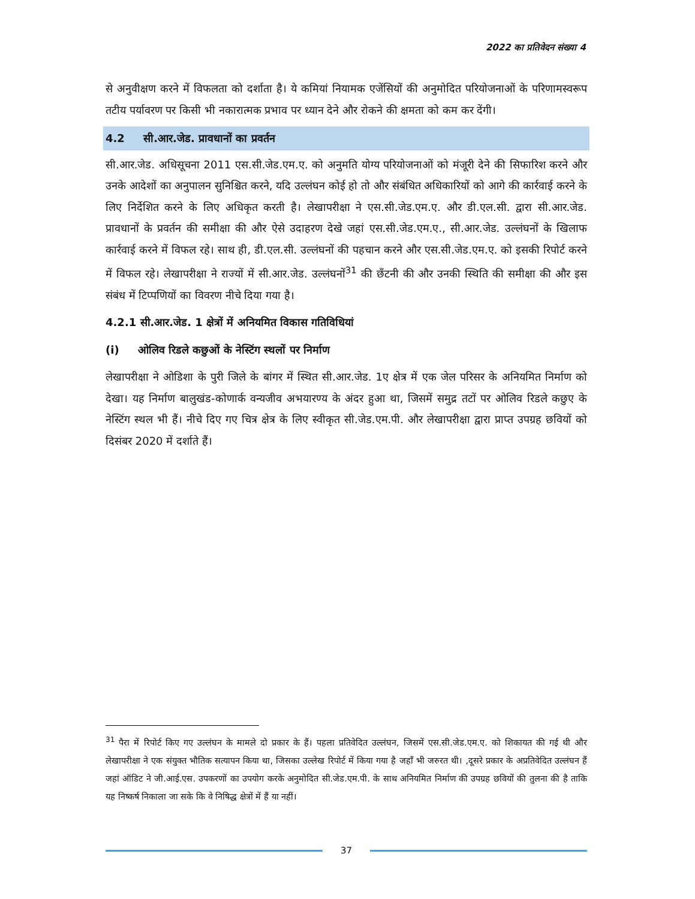2022 का प्रतिवेदन संख्या 4
से अनुवीक्षण करने में विफलता को दर्शाता है। ये कमियां नियामक एजेंसियों की अनुमोदित परियोजनाओं के परिणामस्वरूप तटीय पर्यावरण पर किसी भी नकारात्मक प्रभाव पर ध्यान देने और रोकने की क्षमता को कम कर देंगी।
4.2 सी.आर.जेड. प्रावधानों का प्रवर्तन
सी.आर.जेड. अधिसूचना 2011 एस.सी.जेड.एम.ए. को अनुमति योग्य परियोजनाओं को मंजूरी देने की सिफारिश करने और उनके आदेशों का अनुपालन सुनिश्चित करने, यदि उल्लंघन कोई हो तो और संबंधित अधिकारियों को आगे की कार्रवाई करने के लिए निर्देशित करने के लिए अधिकृत करती है। लेखापरीक्षा ने एस.सी.जेड.एम.ए. और डी.एल.सी. द्वारा सी.आर.जेड. प्रावधानों के प्रवर्तन की समीक्षा की और ऐसे उदाहरण देखे जहां एस.सी.जेड.एम.ए., सी.आर.जेड. उल्लंघनों के खिलाफ कार्रवाई करने में विफल रहे। साथ ही, डी.एल.सी. उल्लंघनों की पहचान करने और एस.सी.जेड.एम.ए. को इसकी रिपोर्ट करने में विफल रहे। लेखापरीक्षा ने राज्यों में सी.आर.जेड. उल्लंघनों<sup>31</sup> की छँटनी की और उनकी स्थिति की समीक्षा की और इस संबंध में टिप्पणियों का विवरण नीचे दिया गया है।
4.2.1 सी.आर.जेड. 1 क्षेत्रों में अनियमित विकास गतिविधियां
(i) ओलिव रिडले कछुओं के नेस्टिंग स्थलों पर निर्माण
लेखापरीक्षा ने ओडिशा के पुरी जिले के बांगर में स्थित सी.आर.जेड. 1ए क्षेत्र में एक जेल परिसर के अनियमित निर्माण को देखा। यह निर्माण बालुखंड-कोणार्क वन्यजीव अभयारण्य के अंदर हुआ था, जिसमें समुद्र तटों पर ओलिव रिडले कछुए के नेस्टिंग स्थल भी हैं। नीचे दिए गए चित्र क्षेत्र के लिए स्वीकृत सी.जेड.एम.पी. और लेखापरीक्षा द्वारा प्राप्त उपग्रह छवियों को दिसंबर 2020 में दर्शाते हैं।
<sup>31</sup> पैरा में रिपोर्ट किए गए उल्लंघन के मामले दो प्रकार के हैं। पहला प्रतिवेदित उल्लंघन, जिसमें एस.सी.जेड.एम.ए. को शिकायत की गई थी और लेखापरीक्षा ने एक संयुक्त भौतिक सत्यापन किया था, जिसका उल्लेख रिपोर्ट में किया गया है जहाँ भी जरुरत थी। ,दूसरे प्रकार के अप्रतिवेदित उल्लंघन हैं जहां ऑडिट ने जी.आई.एस. उपकरणों का उपयोग करके अनुमोदित सी.जेड.एम.पी. के साथ अनियमित निर्माण की उपग्रह छवियों की तुलना की है ताकि यह निष्कर्ष निकाला जा सके कि वे निषिद्ध क्षेत्रों में हैं या नहीं।
37